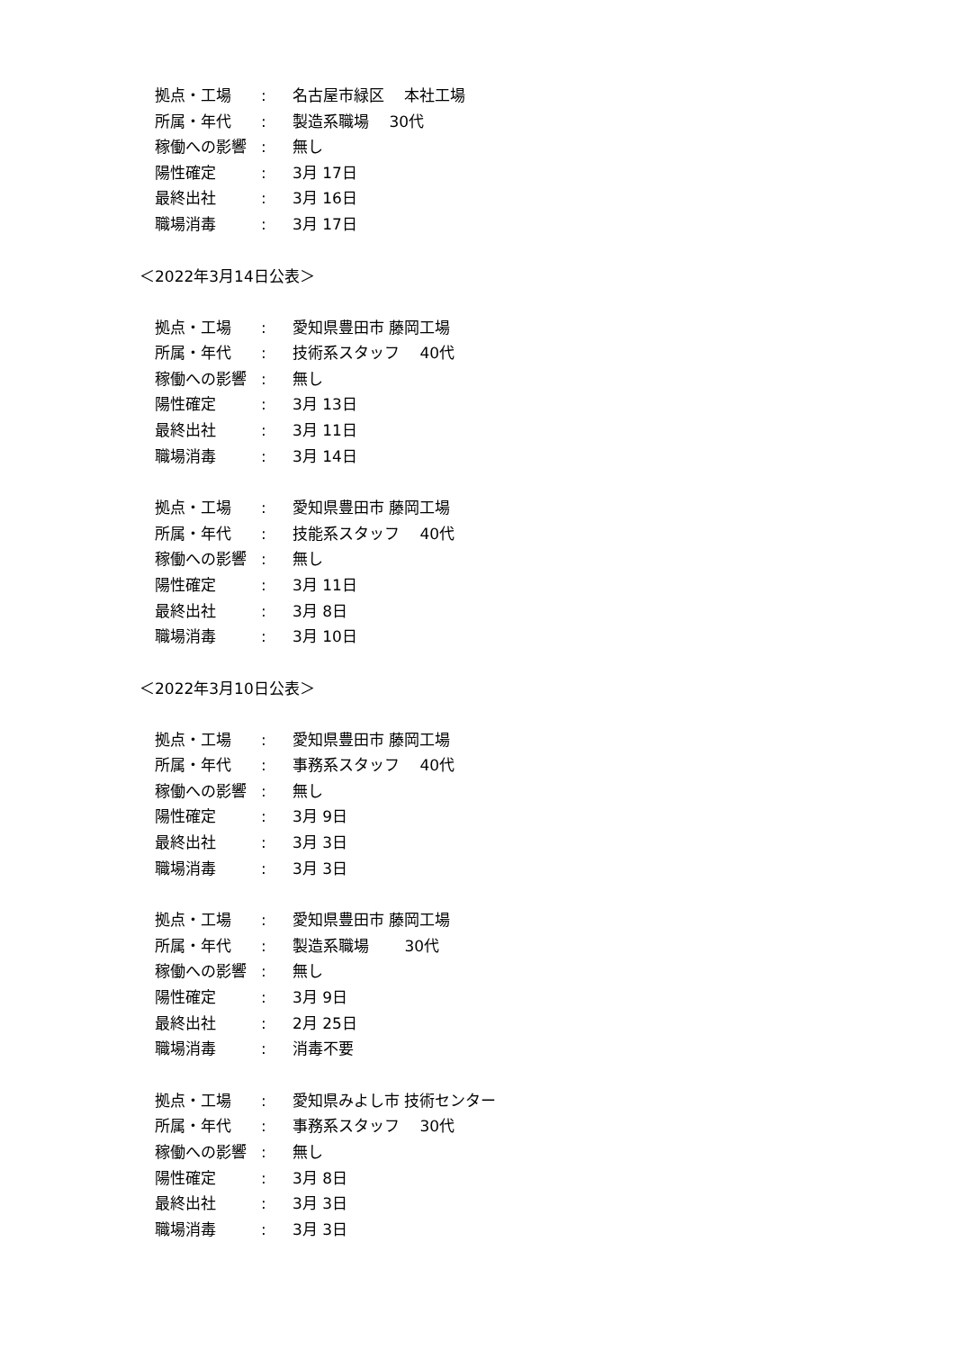拠点・工場: 名古屋市緑区　 本社工場
所属・年代: 製造系職場　 30代
稼働への影響: 無し
陽性確定: 3月 17日
最終出社: 3月 16日
職場消毒: 3月 17日
＜2022年3月14日公表＞
拠点・工場: 愛知県豊田市 藤岡工場
所属・年代: 技術系スタッフ　 40代
稼働への影響: 無し
陽性確定: 3月 13日
最終出社: 3月 11日
職場消毒: 3月 14日
拠点・工場: 愛知県豊田市 藤岡工場
所属・年代: 技能系スタッフ　 40代
稼働への影響: 無し
陽性確定: 3月 11日
最終出社: 3月 8日
職場消毒: 3月 10日
＜2022年3月10日公表＞
拠点・工場: 愛知県豊田市 藤岡工場
所属・年代: 事務系スタッフ　 40代
稼働への影響: 無し
陽性確定: 3月 9日
最終出社: 3月 3日
職場消毒: 3月 3日
拠点・工場: 愛知県豊田市 藤岡工場
所属・年代: 製造系職場　　 30代
稼働への影響: 無し
陽性確定: 3月 9日
最終出社: 2月 25日
職場消毒: 消毒不要
拠点・工場: 愛知県みよし市 技術センター
所属・年代: 事務系スタッフ　 30代
稼働への影響: 無し
陽性確定: 3月 8日
最終出社: 3月 3日
職場消毒: 3月 3日